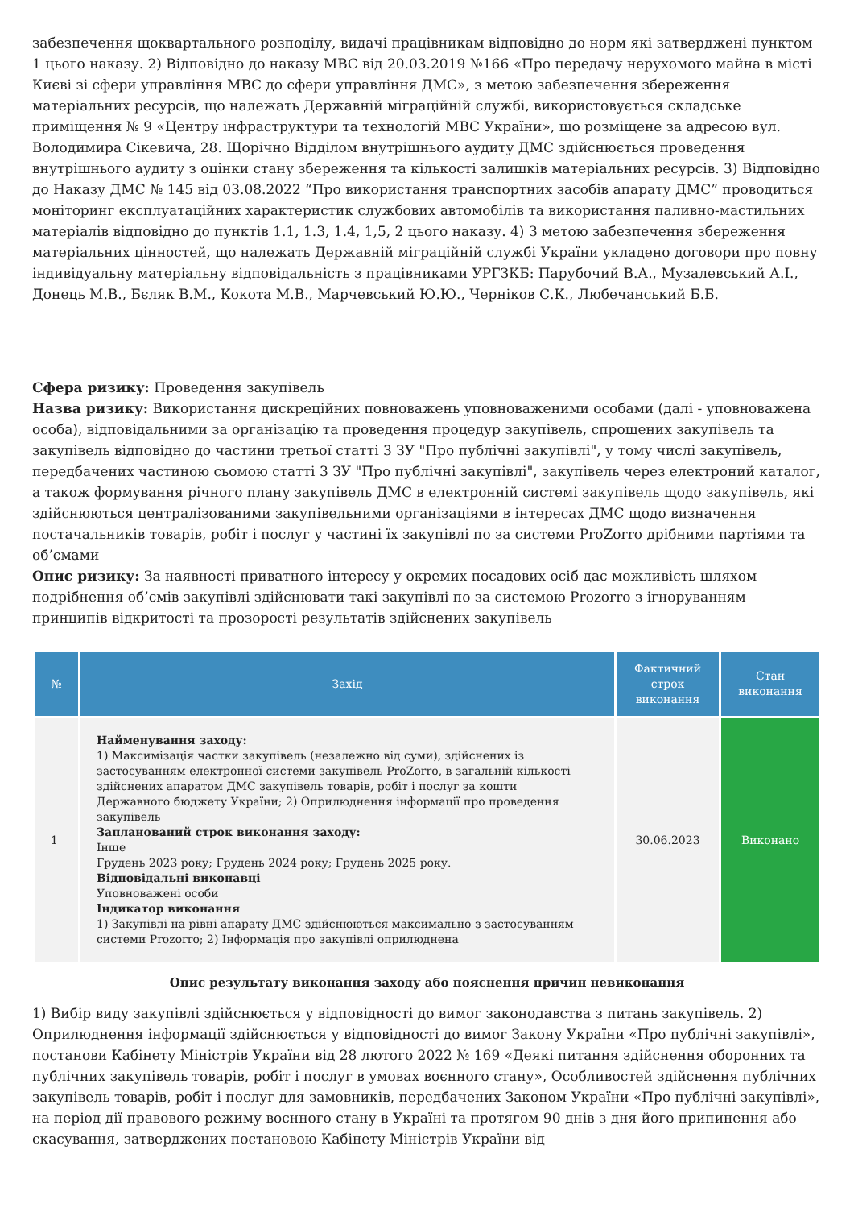забезпечення щоквартального розподілу, видачі працівникам відповідно до норм які затверджені пунктом 1 цього наказу. 2) Відповідно до наказу МВС від 20.03.2019 №166 «Про передачу нерухомого майна в місті Києві зі сфери управління МВС до сфери управління ДМС», з метою забезпечення збереження матеріальних ресурсів, що належать Державній міграційній службі, використовується складське приміщення № 9 «Центру інфраструктури та технологій МВС України», що розміщене за адресою вул. Володимира Сікевича, 28. Щорічно Відділом внутрішнього аудиту ДМС здійснюється проведення внутрішнього аудиту з оцінки стану збереження та кількості залишків матеріальних ресурсів. 3) Відповідно до Наказу ДМС № 145 від 03.08.2022 “Про використання транспортних засобів апарату ДМС” проводиться моніторинг експлуатаційних характеристик службових автомобілів та використання паливно-мастильних матеріалів відповідно до пунктів 1.1, 1.3, 1.4, 1,5, 2 цього наказу. 4) З метою забезпечення збереження матеріальних цінностей, що належать Державній міграційній службі України укладено договори про повну індивідуальну матеріальну відповідальність з працівниками УРГЗКБ: Парубочий В.А., Музалевський А.І., Донець М.В., Бєляк В.М., Кокота М.В., Марчевський Ю.Ю., Черніков С.К., Любечанський Б.Б.
Сфера ризику: Проведення закупівель
Назва ризику: Використання дискреційних повноважень уповноваженими особами (далі - уповноважена особа), відповідальними за організацію та проведення процедур закупівель, спрощених закупівель та закупівель відповідно до частини третьої статті 3 ЗУ "Про публічні закупівлі", у тому числі закупівель, передбачених частиною сьомою статті 3 ЗУ "Про публічні закупівлі", закупівель через електроний каталог, а також формування річного плану закупівель ДМС в електронній системі закупівель щодо закупівель, які здійснюються централізованими закупівельними організаціями в інтересах ДМС щодо визначення постачальників товарів, робіт і послуг у частині їх закупівлі по за системи ProZorro дрібними партіями та об’ємами
Опис ризику: За наявності приватного інтересу у окремих посадових осіб дає можливість шляхом подрібнення об’ємів закупівлі здійснювати такі закупівлі по за системою Prozorro з ігноруванням принципів відкритості та прозорості результатів здійснених закупівель
| № | Захід | Фактичний строк виконання | Стан виконання |
| --- | --- | --- | --- |
| 1 | Найменування заходу: 1) Максимізація частки закупівель (незалежно від суми), здійснених із застосуванням електронної системи закупівель ProZorro, в загальній кількості здійснених апаратом ДМС закупівель товарів, робіт і послуг за кошти Державного бюджету України; 2) Оприлюднення інформації про проведення закупівель Запланований строк виконання заходу: Інше Грудень 2023 року; Грудень 2024 року; Грудень 2025 року. Відповідальні виконавці Уповноважені особи Індикатор виконання 1) Закупівлі на рівні апарату ДМС здійснюються максимально з застосуванням системи Prozorro; 2) Інформація про закупівлі оприлюднена | 30.06.2023 | Виконано |
Опис результату виконання заходу або пояснення причин невиконання
1) Вибір виду закупівлі здійснюється у відповідності до вимог законодавства з питань закупівель. 2) Оприлюднення інформації здійснюється у відповідності до вимог Закону України «Про публічні закупівлі», постанови Кабінету Міністрів України від 28 лютого 2022 № 169 «Деякі питання здійснення оборонних та публічних закупівель товарів, робіт і послуг в умовах воєнного стану», Особливостей здійснення публічних закупівель товарів, робіт і послуг для замовників, передбачених Законом України «Про публічні закупівлі», на період дії правового режиму воєнного стану в Україні та протягом 90 днів з дня його припинення або скасування, затверджених постановою Кабінету Міністрів України від